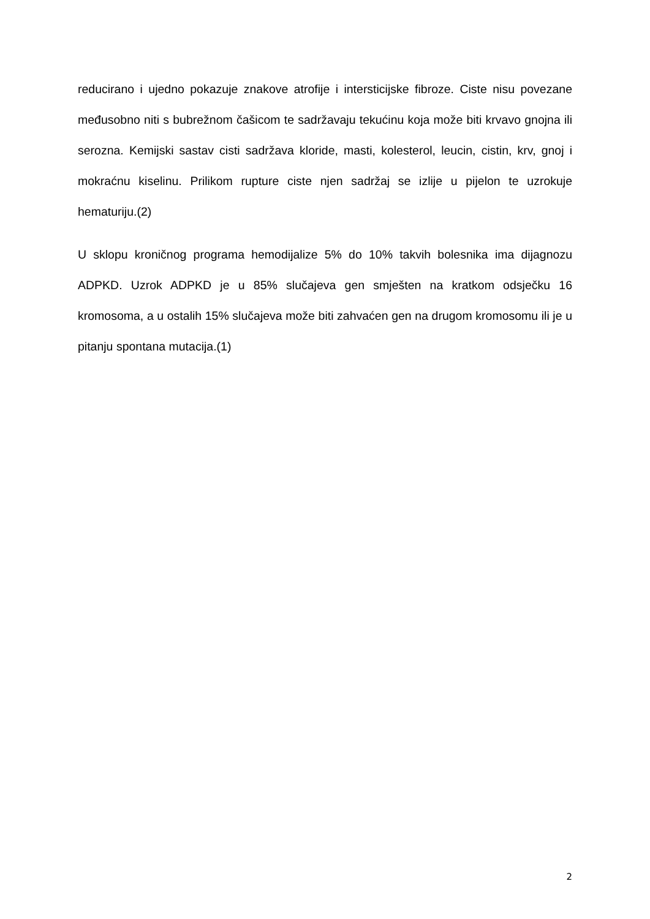reducirano i ujedno pokazuje znakove atrofije i intersticijske fibroze. Ciste nisu povezane međusobno niti s bubrežnom čašicom te sadržavaju tekućinu koja može biti krvavo gnojna ili serozna. Kemijski sastav cisti sadržava kloride, masti, kolesterol, leucin, cistin, krv, gnoj i mokraćnu kiselinu. Prilikom rupture ciste njen sadržaj se izlije u pijelon te uzrokuje hematuriju.(2)
U sklopu kroničnog programa hemodijalize 5% do 10% takvih bolesnika ima dijagnozu ADPKD. Uzrok ADPKD je u 85% slučajeva gen smješten na kratkom odsječku 16 kromosoma, a u ostalih 15% slučajeva može biti zahvaćen gen na drugom kromosomu ili je u pitanju spontana mutacija.(1)
2